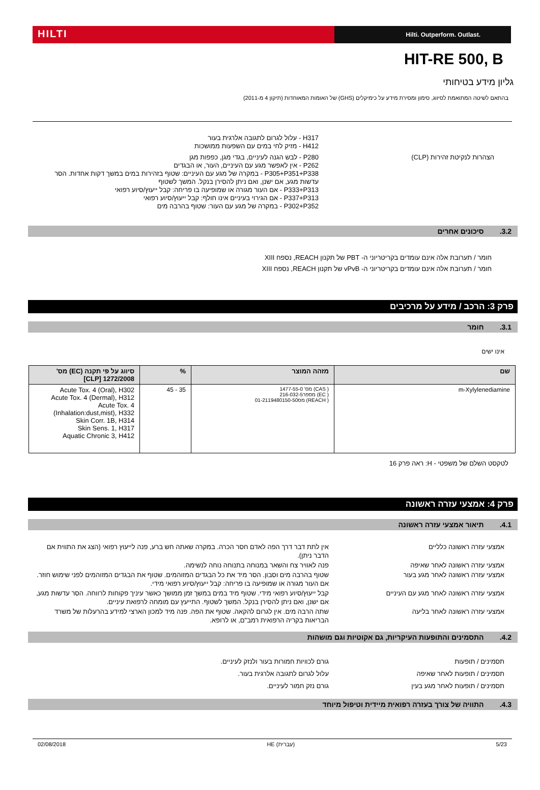HILTI
Hilti. Outperform. Outlast.
HIT-RE 500, B
גליון מידע בטיחותי
בהתאם לשיטה המתואמת לסיווג, סימון ומסירת מידע על כימיקלים (GHS) של האומות המאוחדות (תיקון 4 מ-2011)
H317 - עלול לגרום לתגובה אלרגית בעור
H412 - מזיק לחי במים עם השפעות ממושכות
הצהרות לנקיטת זהירות (CLP) P280 - לבש הגנה לעיניים, בגדי מגן, כפפות מגן
P262 - אין לאפשר מגע עם העיניים, העור, או הבגדים
P305+P351+P338 - במקרה של מגע עם העיניים: שטוף בזהירות במים במשך דקות אחדות. הסר עדשות מגע, אם ישנן, ואם ניתן להסירן בנקל. המשך לשטוף
P333+P313 - אם העור מגורה או שמופיעה בו פריחה: קבל ייעוץ/סיוע רפואי
P337+P313 - אם הגירוי בעיניים אינו חולף: קבל ייעוץ/סיוע רפואי
P302+P352 - במקרה של מגע עם העור: שטוף בהרבה מים
3.2. סיכונים אחרים
חומר / תערובת אלה אינם עומדים בקריטריוני ה- PBT של תקנון REACH, נספח XIII
חומר / תערובת אלה אינם עומדים בקריטריוני ה- vPvB של תקנון REACH, נספח XIII
פרק 3: הרכב / מידע על מרכיבים
3.1. חומר
אינו ישים
| שם | מזהה המוצר | % | סיווג על פי תקנה (EC) מס' 1272/2008 [CLP] |
| --- | --- | --- | --- |
| m-Xylylenediamine | ( CAS) מס' 1477-55-0 ( EC) מספר216-032-5 ( REACH) מס01-2119480150-50 | 35 - 45 | Acute Tox. 4 (Oral), H302 Acute Tox. 4 (Dermal), H312 Acute Tox. 4 (Inhalation:dust,mist), H332 Skin Corr. 1B, H314 Skin Sens. 1, H317 Aquatic Chronic 3, H412 |
לטקסט השלם של משפטי - H: ראה פרק 16
פרק 4: אמצעי עזרה ראשונה
4.1. תיאור אמצעי עזרה ראשונה
אמצעי עזרה ראשונה כלליים אין לתת דבר דרך הפה לאדם חסר הכרה. במקרה שאתה חש ברע, פנה לייעוץ רפואי (הצג את התווית אם הדבר ניתן).
אמצעי עזרה ראשונה לאחר שאיפה פנה לאוויר צח והשאר במנוחה בתנוחה נוחה לנשימה.
אמצעי עזרה ראשונה לאחר מגע בעור שטוף בהרבה מים וסבון. הסר מיד את כל הבגדים המזוהמים. שטוף את הבגדים המזוהמים לפני שימוש חוזר. אם העור מגורה או שמופיעה בו פריחה: קבל ייעוץ/סיוע רפואי מידי.
אמצעי עזרה ראשונה לאחר מגע עם העיניים קבל ייעוץ/סיוע רפואי מידי. שטוף מיד במים במשך זמן ממושך כאשר עיניך פקוחות לרווחה. הסר עדשות מגע, אם ישנן, ואם ניתן להסירן בנקל. המשך לשטוף. התייעץ עם מומחה לרפואת עיניים.
אמצעי עזרה ראשונה לאחר בליעה שתה הרבה מים. אין לגרום להקאה. שטוף את הפה. פנה מיד למכון הארצי למידע בהרעלות של משרד הבריאות בקריה הרפואית רמב"ם, או לרופא.
4.2. התסמינים והתופעות העיקריות, גם אקוטיות וגם מושהות
תסמינים / תופעות גורם לכוויות חמורות בעור ולנזק לעיניים.
תסמינים / תופעות לאחר שאיפה עלול לגרום לתגובה אלרגית בעור.
תסמינים / תופעות לאחר מגע בעין גורם נזק חמור לעיניים.
4.3. התוויה של צורך בעזרה רפואית מיידית וטיפול מיוחד
02/08/2018 HE (עברית) 5/23